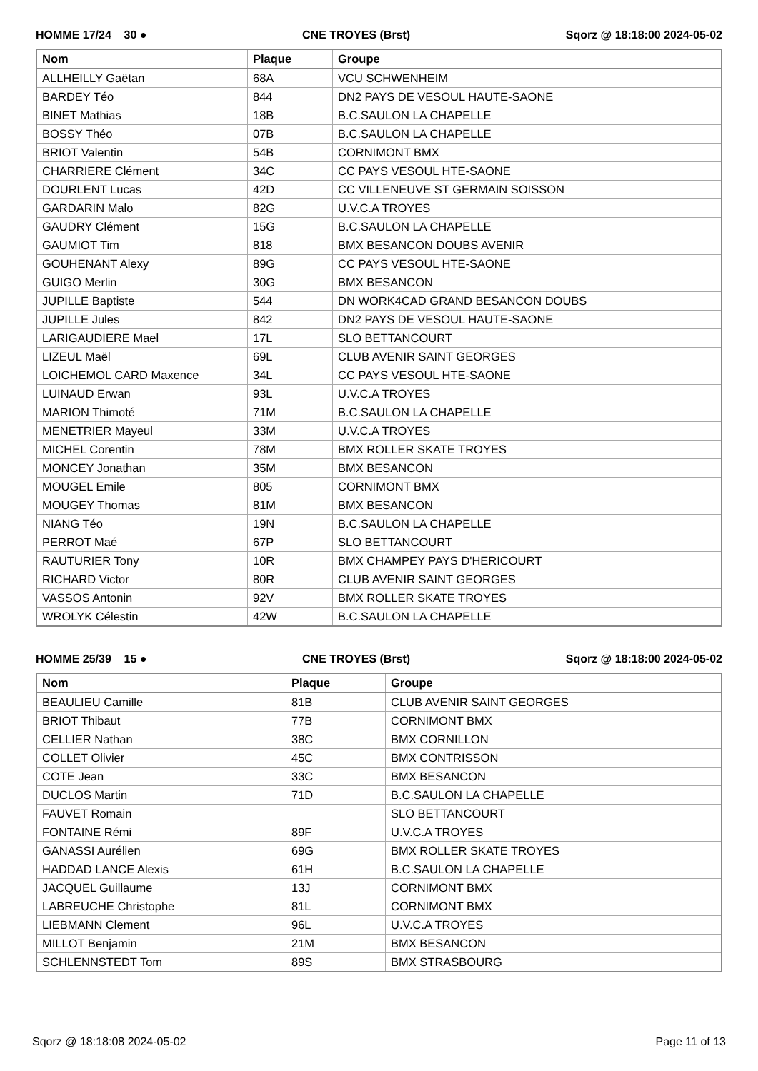HOMME 17/24 30 ● CNE TROYES (Brst) Sqorz @ 18:18:00 2024-05-02
| Nom | Plaque | Groupe |
| --- | --- | --- |
| ALLHEILLY Gaëtan | 68A | VCU SCHWENHEIM |
| BARDEY Téo | 844 | DN2 PAYS DE VESOUL HAUTE-SAONE |
| BINET Mathias | 18B | B.C.SAULON LA CHAPELLE |
| BOSSY Théo | 07B | B.C.SAULON LA CHAPELLE |
| BRIOT Valentin | 54B | CORNIMONT BMX |
| CHARRIERE Clément | 34C | CC PAYS VESOUL HTE-SAONE |
| DOURLENT Lucas | 42D | CC VILLENEUVE ST GERMAIN SOISSON |
| GARDARIN Malo | 82G | U.V.C.A TROYES |
| GAUDRY Clément | 15G | B.C.SAULON LA CHAPELLE |
| GAUMIOT Tim | 818 | BMX BESANCON DOUBS AVENIR |
| GOUHENANT Alexy | 89G | CC PAYS VESOUL HTE-SAONE |
| GUIGO Merlin | 30G | BMX BESANCON |
| JUPILLE Baptiste | 544 | DN WORK4CAD GRAND BESANCON DOUBS |
| JUPILLE Jules | 842 | DN2 PAYS DE VESOUL HAUTE-SAONE |
| LARIGAUDIERE Mael | 17L | SLO BETTANCOURT |
| LIZEUL Maël | 69L | CLUB AVENIR SAINT GEORGES |
| LOICHEMOL CARD Maxence | 34L | CC PAYS VESOUL HTE-SAONE |
| LUINAUD Erwan | 93L | U.V.C.A TROYES |
| MARION Thimoté | 71M | B.C.SAULON LA CHAPELLE |
| MENETRIER Mayeul | 33M | U.V.C.A TROYES |
| MICHEL Corentin | 78M | BMX ROLLER SKATE TROYES |
| MONCEY Jonathan | 35M | BMX BESANCON |
| MOUGEL Emile | 805 | CORNIMONT BMX |
| MOUGEY Thomas | 81M | BMX BESANCON |
| NIANG Téo | 19N | B.C.SAULON LA CHAPELLE |
| PERROT Maé | 67P | SLO BETTANCOURT |
| RAUTURIER Tony | 10R | BMX CHAMPEY PAYS D'HERICOURT |
| RICHARD Victor | 80R | CLUB AVENIR SAINT GEORGES |
| VASSOS Antonin | 92V | BMX ROLLER SKATE TROYES |
| WROLYK Célestin | 42W | B.C.SAULON LA CHAPELLE |
HOMME 25/39 15 ● CNE TROYES (Brst) Sqorz @ 18:18:00 2024-05-02
| Nom | Plaque | Groupe |
| --- | --- | --- |
| BEAULIEU Camille | 81B | CLUB AVENIR SAINT GEORGES |
| BRIOT Thibaut | 77B | CORNIMONT BMX |
| CELLIER Nathan | 38C | BMX CORNILLON |
| COLLET Olivier | 45C | BMX CONTRISSON |
| COTE Jean | 33C | BMX BESANCON |
| DUCLOS Martin | 71D | B.C.SAULON LA CHAPELLE |
| FAUVET Romain | | SLO BETTANCOURT |
| FONTAINE Rémi | 89F | U.V.C.A TROYES |
| GANASSI Aurélien | 69G | BMX ROLLER SKATE TROYES |
| HADDAD LANCE Alexis | 61H | B.C.SAULON LA CHAPELLE |
| JACQUEL Guillaume | 13J | CORNIMONT BMX |
| LABREUCHE Christophe | 81L | CORNIMONT BMX |
| LIEBMANN Clement | 96L | U.V.C.A TROYES |
| MILLOT Benjamin | 21M | BMX BESANCON |
| SCHLENNSTEDT Tom | 89S | BMX STRASBOURG |
Sqorz @ 18:18:08 2024-05-02 Page 11 of 13